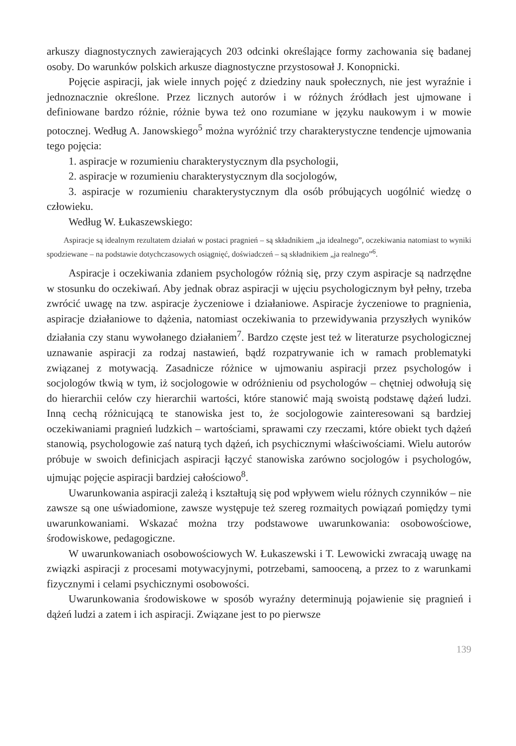arkuszy diagnostycznych zawierających 203 odcinki określające formy zachowania się badanej osoby. Do warunków polskich arkusze diagnostyczne przystosował J. Konopnicki.
Pojęcie aspiracji, jak wiele innych pojęć z dziedziny nauk społecznych, nie jest wyraźnie i jednoznacznie określone. Przez licznych autorów i w różnych źródłach jest ujmowane i definiowane bardzo różnie, różnie bywa też ono rozumiane w języku naukowym i w mowie potocznej. Według A. Janowskiego<sup>5</sup> można wyróżnić trzy charakterystyczne tendencje ujmowania tego pojęcia:
1. aspiracje w rozumieniu charakterystycznym dla psychologii,
2. aspiracje w rozumieniu charakterystycznym dla socjologów,
3. aspiracje w rozumieniu charakterystycznym dla osób próbujących uogólnić wiedzę o człowieku.
Według W. Łukaszewskiego:
Aspiracje są idealnym rezultatem działań w postaci pragnień – są składnikiem „ja idealnego”, oczekiwania natomiast to wyniki spodziewane – na podstawie dotychczasowych osiągnięć, doświadczeń – są składnikiem „ja realnego”<sup>6</sup>.
Aspiracje i oczekiwania zdaniem psychologów różnią się, przy czym aspiracje są nadrzędne w stosunku do oczekiwań. Aby jednak obraz aspiracji w ujęciu psychologicznym był pełny, trzeba zwrócić uwagę na tzw. aspiracje życzeniowe i działaniowe. Aspiracje życzeniowe to pragnienia, aspiracje działaniowe to dążenia, natomiast oczekiwania to przewidywania przyszłych wyników działania czy stanu wywołanego działaniem<sup>7</sup>. Bardzo częste jest też w literaturze psychologicznej uznawanie aspiracji za rodzaj nastawień, bądź rozpatrywanie ich w ramach problematyki związanej z motywacją. Zasadnicze różnice w ujmowaniu aspiracji przez psychologów i socjologów tkwią w tym, iż socjologowie w odróżnieniu od psychologów – chętniej odwołują się do hierarchii celów czy hierarchii wartości, które stanowić mają swoistą podstawę dążeń ludzi. Inną cechą różnicującą te stanowiska jest to, że socjologowie zainteresowani są bardziej oczekiwaniami pragnień ludzkich – wartościami, sprawami czy rzeczami, które obiekt tych dążeń stanowią, psychologowie zaś naturą tych dążeń, ich psychicznymi właściwościami. Wielu autorów próbuje w swoich definicjach aspiracji łączyć stanowiska zarówno socjologów i psychologów, ujmując pojęcie aspiracji bardziej całościowo<sup>8</sup>.
Uwarunkowania aspiracji zależą i kształtują się pod wpływem wielu różnych czynników – nie zawsze są one uświadomione, zawsze występuje też szereg rozmaitych powiązań pomiędzy tymi uwarunkowaniami. Wskazać można trzy podstawowe uwarunkowania: osobowościowe, środowiskowe, pedagogiczne.
W uwarunkowaniach osobowościowych W. Łukaszewski i T. Lewowicki zwracają uwagę na związki aspiracji z procesami motywacyjnymi, potrzebami, samooceną, a przez to z warunkami fizycznymi i celami psychicznymi osobowości.
Uwarunkowania środowiskowe w sposób wyraźny determinują pojawienie się pragnień i dążeń ludzi a zatem i ich aspiracji. Związane jest to po pierwsze
139